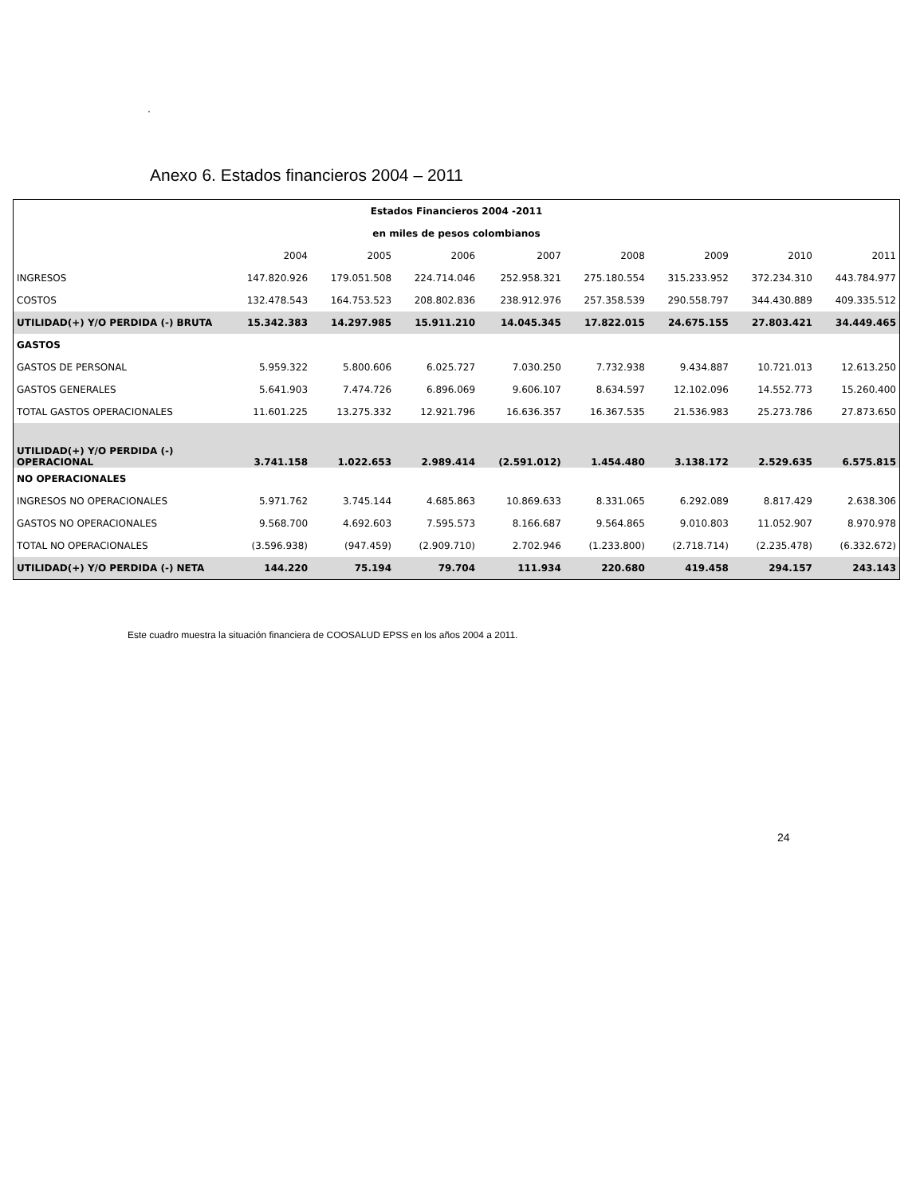.
Anexo 6. Estados financieros 2004 – 2011
| Estados Financieros 2004 -2011 | | | | | | | | |
| --- | --- | --- | --- | --- | --- | --- | --- | --- |
| en miles de pesos colombianos | | | | | | | | |
| | 2004 | 2005 | 2006 | 2007 | 2008 | 2009 | 2010 | 2011 |
| INGRESOS | 147.820.926 | 179.051.508 | 224.714.046 | 252.958.321 | 275.180.554 | 315.233.952 | 372.234.310 | 443.784.977 |
| COSTOS | 132.478.543 | 164.753.523 | 208.802.836 | 238.912.976 | 257.358.539 | 290.558.797 | 344.430.889 | 409.335.512 |
| UTILIDAD(+) Y/O PERDIDA (-) BRUTA | 15.342.383 | 14.297.985 | 15.911.210 | 14.045.345 | 17.822.015 | 24.675.155 | 27.803.421 | 34.449.465 |
| GASTOS | | | | | | | | |
| GASTOS DE PERSONAL | 5.959.322 | 5.800.606 | 6.025.727 | 7.030.250 | 7.732.938 | 9.434.887 | 10.721.013 | 12.613.250 |
| GASTOS GENERALES | 5.641.903 | 7.474.726 | 6.896.069 | 9.606.107 | 8.634.597 | 12.102.096 | 14.552.773 | 15.260.400 |
| TOTAL GASTOS OPERACIONALES | 11.601.225 | 13.275.332 | 12.921.796 | 16.636.357 | 16.367.535 | 21.536.983 | 25.273.786 | 27.873.650 |
| UTILIDAD(+) Y/O PERDIDA (-) OPERACIONAL | 3.741.158 | 1.022.653 | 2.989.414 | (2.591.012) | 1.454.480 | 3.138.172 | 2.529.635 | 6.575.815 |
| NO OPERACIONALES | | | | | | | | |
| INGRESOS NO OPERACIONALES | 5.971.762 | 3.745.144 | 4.685.863 | 10.869.633 | 8.331.065 | 6.292.089 | 8.817.429 | 2.638.306 |
| GASTOS NO OPERACIONALES | 9.568.700 | 4.692.603 | 7.595.573 | 8.166.687 | 9.564.865 | 9.010.803 | 11.052.907 | 8.970.978 |
| TOTAL NO OPERACIONALES | (3.596.938) | (947.459) | (2.909.710) | 2.702.946 | (1.233.800) | (2.718.714) | (2.235.478) | (6.332.672) |
| UTILIDAD(+) Y/O PERDIDA (-) NETA | 144.220 | 75.194 | 79.704 | 111.934 | 220.680 | 419.458 | 294.157 | 243.143 |
Este cuadro muestra la situación financiera de COOSALUD EPSS en los años 2004 a 2011.
24